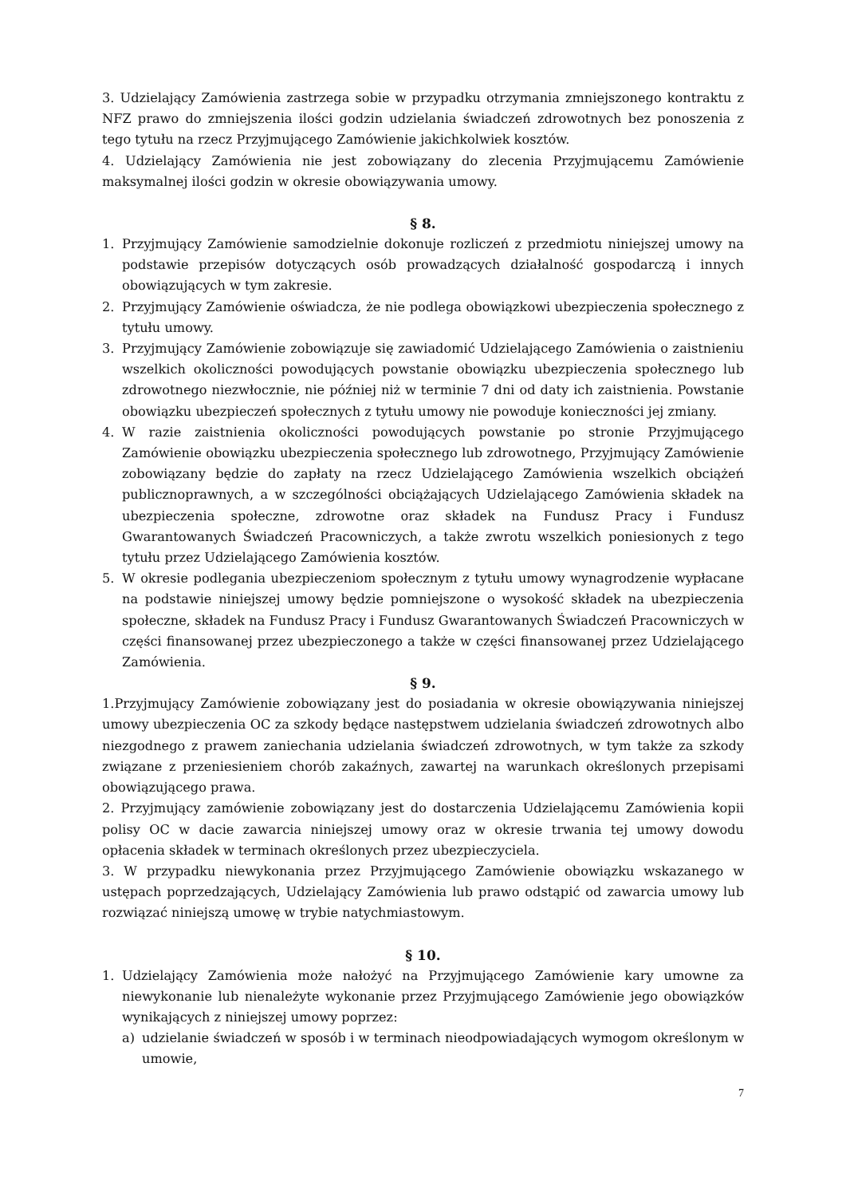3. Udzielający Zamówienia zastrzega sobie w przypadku otrzymania zmniejszonego kontraktu z NFZ prawo do zmniejszenia ilości godzin udzielania świadczeń zdrowotnych bez ponoszenia z tego tytułu na rzecz Przyjmującego Zamówienie jakichkolwiek kosztów.
4. Udzielający Zamówienia nie jest zobowiązany do zlecenia Przyjmującemu Zamówienie maksymalnej ilości godzin w okresie obowiązywania umowy.
§ 8.
1. Przyjmujący Zamówienie samodzielnie dokonuje rozliczeń z przedmiotu niniejszej umowy na podstawie przepisów dotyczących osób prowadzących działalność gospodarczą i innych obowiązujących w tym zakresie.
2. Przyjmujący Zamówienie oświadcza, że nie podlega obowiązkowi ubezpieczenia społecznego z tytułu umowy.
3. Przyjmujący Zamówienie zobowiązuje się zawiadomić Udzielającego Zamówienia o zaistnieniu wszelkich okoliczności powodujących powstanie obowiązku ubezpieczenia społecznego lub zdrowotnego niezwłocznie, nie później niż w terminie 7 dni od daty ich zaistnienia. Powstanie obowiązku ubezpieczeń społecznych z tytułu umowy nie powoduje konieczności jej zmiany.
4. W razie zaistnienia okoliczności powodujących powstanie po stronie Przyjmującego Zamówienie obowiązku ubezpieczenia społecznego lub zdrowotnego, Przyjmujący Zamówienie zobowiązany będzie do zapłaty na rzecz Udzielającego Zamówienia wszelkich obciążeń publicznoprawnych, a w szczególności obciążających Udzielającego Zamówienia składek na ubezpieczenia społeczne, zdrowotne oraz składek na Fundusz Pracy i Fundusz Gwarantowanych Świadczeń Pracowniczych, a także zwrotu wszelkich poniesionych z tego tytułu przez Udzielającego Zamówienia kosztów.
5. W okresie podlegania ubezpieczeniom społecznym z tytułu umowy wynagrodzenie wypłacane na podstawie niniejszej umowy będzie pomniejszone o wysokość składek na ubezpieczenia społeczne, składek na Fundusz Pracy i Fundusz Gwarantowanych Świadczeń Pracowniczych w części finansowanej przez ubezpieczonego a także w części finansowanej przez Udzielającego Zamówienia.
§ 9.
1.Przyjmujący Zamówienie zobowiązany jest do posiadania w okresie obowiązywania niniejszej umowy ubezpieczenia OC za szkody będące następstwem udzielania świadczeń zdrowotnych albo niezgodnego z prawem zaniechania udzielania świadczeń zdrowotnych, w tym także za szkody związane z przeniesieniem chorób zakaźnych, zawartej na warunkach określonych przepisami obowiązującego prawa.
2. Przyjmujący zamówienie zobowiązany jest do dostarczenia Udzielającemu Zamówienia kopii polisy OC w dacie zawarcia niniejszej umowy oraz w okresie trwania tej umowy dowodu opłacenia składek w terminach określonych przez ubezpieczyciela.
3. W przypadku niewykonania przez Przyjmującego Zamówienie obowiązku wskazanego w ustępach poprzedzających, Udzielający Zamówienia lub prawo odstąpić od zawarcia umowy lub rozwiązać niniejszą umowę w trybie natychmiastowym.
§ 10.
1. Udzielający Zamówienia może nałożyć na Przyjmującego Zamówienie kary umowne za niewykonanie lub nienależyte wykonanie przez Przyjmującego Zamówienie jego obowiązków wynikających z niniejszej umowy poprzez:
a) udzielanie świadczeń w sposób i w terminach nieodpowiadających wymogom określonym w umowie,
7